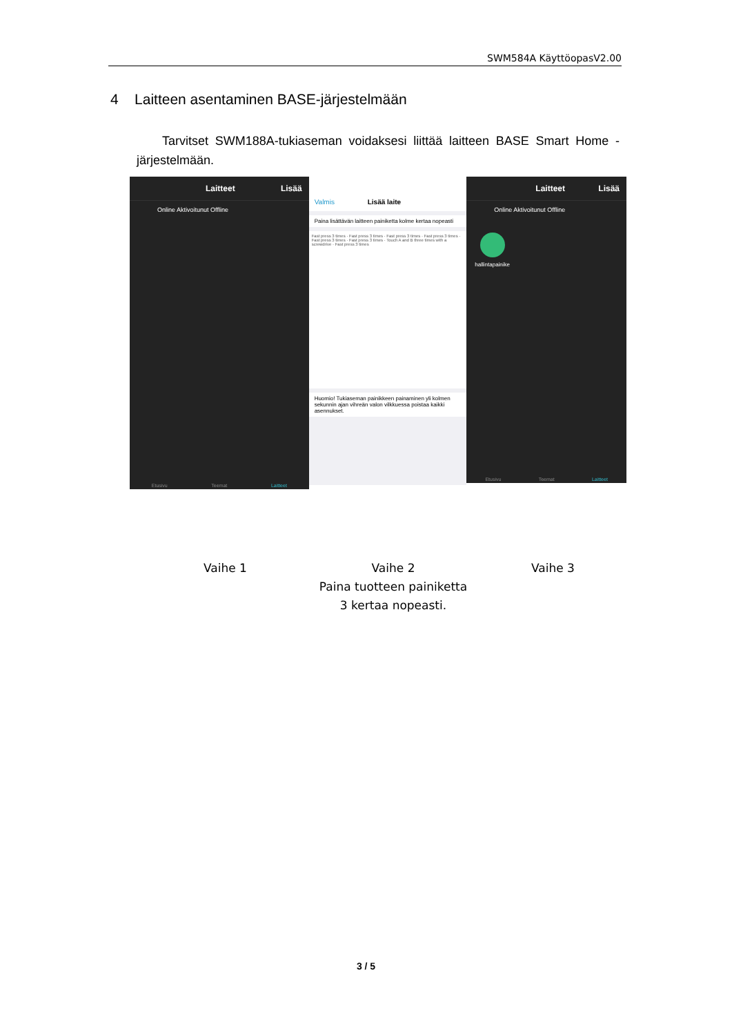SWM584A KäyttöopasV2.00
4 Laitteen asentaminen BASE-järjestelmään
Tarvitset SWM188A-tukiaseman voidaksesi liittää laitteen BASE Smart Home -järjestelmään.
Laitteet Lisää
Online Aktivoitunut Offline
Etusivu Teemat Laitteet
Valmis Lisää laite
Paina lisättävän laitteen painiketta kolme kertaa nopeasti
Fast press 3 times · Fast press 3 times · Fast press 3 times · Fast press 3 times · Fast press 3 times · Fast press 3 times · Touch A and B three times with a screwdrive · Fast press 3 times
Huomio! Tukiaseman painikkeen painaminen yli kolmen sekunnin ajan vihreän valon vilkkuessa poistaa kaikki asennukset.
Laitteet Lisää
Online Aktivoitunut Offline
hallintapainike
Etusivu Teemat Laitteet
Vaihe 1
Vaihe 2
Paina tuotteen painiketta
3 kertaa nopeasti.
Vaihe 3
3 / 5